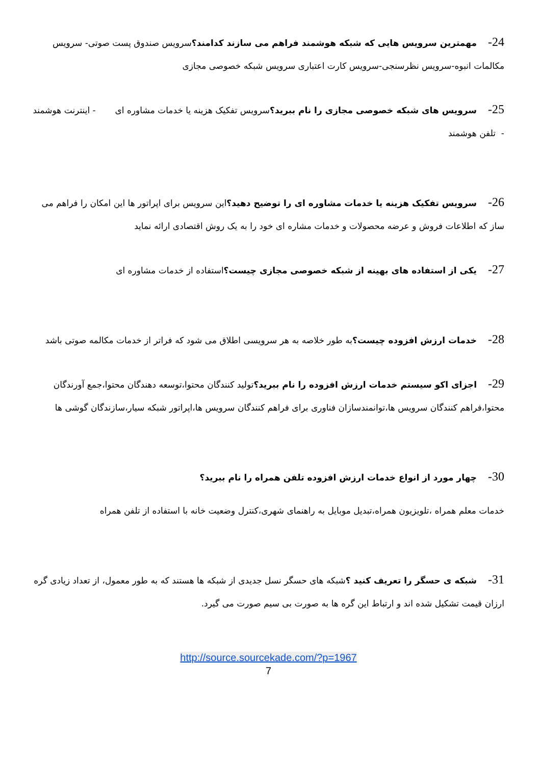24-مهمترین سرویس هایی که شبکه هوشمند فراهم می سازند کدامند؟سرویس صندوق پست صوتی- سرویس مکالمات انبوه-سرویس نظرسنجی-سرویس کارت اعتباری سرویس شبکه خصوصی مجازی
25-سرویس های شبکه خصوصی مجازی را نام ببرید؟سرویس تفکیک هزینه یا خدمات مشاوره ای - اینترنت هوشمند - تلفن هوشمند
26-سرویس تفکیک هزینه یا خدمات مشاوره ای را توضیح دهید؟این سرویس برای اپراتور ها این امکان را فراهم می ساز که اطلاعات فروش و عرضه محصولات و خدمات مشاره ای خود را به یک روش اقتصادی ارائه نماید
27-یکی از استفاده های بهینه از شبکه خصوصی مجازی چیست؟استفاده از خدمات مشاوره ای
28-خدمات ارزش افزوده چیست؟به طور خلاصه به هر سرویسی اطلاق می شود که فراتر از خدمات مکالمه صوتی باشد
29-اجزای اکو سیستم خدمات ارزش افزوده را نام ببرید؟تولید کنندگان محتوا،توسعه دهندگان محتوا،جمع آورندگان محتوا،فراهم کنندگان سرویس ها،توانمندسازان فناوری برای فراهم کنندگان سرویس ها،اپراتور شبکه سیار،سازندگان گوشی ها
30-چهار مورد از انواع خدمات ارزش افزوده تلفن همراه را نام ببرید؟
خدمات معلم همراه ،تلویزیون همراه،تبدیل موبایل به راهنمای شهری،کنترل وضعیت خانه با استفاده از تلفن همراه
31-شبکه ی حسگر را تعریف کنید ؟شبکه های حسگر نسل جدیدی از شبکه ها هستند که به طور معمول، از تعداد زیادی گره ارزان قیمت تشکیل شده اند و ارتباط این گره ها به صورت بی سیم صورت می گیرد.
http://source.sourcekade.com/?p=1967
7